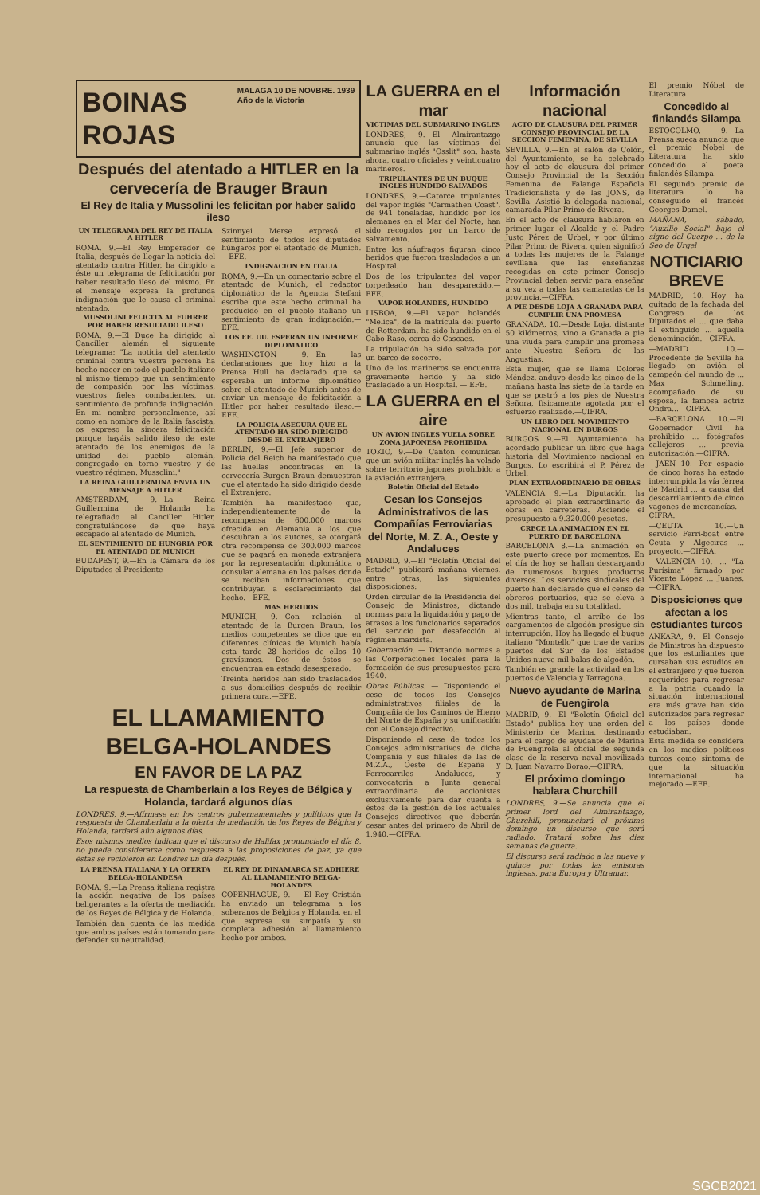BOINAS
ROJAS
MALAGA 10 DE NOVBRE. 1939
Año de la Victoria
Después del atentado a HITLER en la cervecería de Brauger Braun
El Rey de Italia y Mussolini les felicitan por haber salido ileso
UN TELEGRAMA DEL REY DE ITALIA A HITLER
ROMA, 9.—El Rey Emperador de Italia, después de llegar la noticia del atentado contra Hitler, ha dirigido a éste un telegrama de felicitación por haber resultado ileso del mismo. En el mensaje expresa la profunda indignación que le causa el criminal atentado.
MUSSOLINI FELICITA AL FUHRER POR HABER RESULTADO ILESO
ROMA, 9.—El Duce ha dirigido al Canciller alemán el siguiente telegrama: "La noticia del atentado criminal contra vuestra persona ha hecho nacer en todo el pueblo italiano al mismo tiempo que un sentimiento de compasión por las víctimas, vuestros fieles combatientes, un sentimiento de profunda indignación. En mi nombre personalmente, así como en nombre de la Italia fascista, os expreso la sincera felicitación porque hayáis salido ileso de este atentado de los enemigos de la unidad del pueblo alemán, congregado en torno vuestro y de vuestro régimen. Mussolini."
LA REINA GUILLERMINA ENVIA UN MENSAJE A HITLER
AMSTERDAM, 9.—La Reina Guillermina de Holanda ha telegrafiado al Canciller Hitler, congratulándose de que haya escapado al atentado de Munich.
EL SENTIMIENTO DE HUNGRIA POR EL ATENTADO DE MUNICH
BUDAPEST, 9.—En la Cámara de los Diputados el Presidente
Szinnyei Merse expresó el sentimiento de todos los diputados húngaros por el atentado de Munich.—EFE.
INDIGNACION EN ITALIA
ROMA, 9.—En un comentario sobre el atentado de Munich, el redactor diplomático de la Agencia Stefani escribe que este hecho criminal ha producido en el pueblo italiano un sentimiento de gran indignación.—EFE.
LOS EE. UU. ESPERAN UN INFORME DIPLOMATICO
WASHINGTON 9.—En las declaraciones que hoy hizo a la Prensa Hull ha declarado que se esperaba un informe diplomático sobre el atentado de Munich antes de enviar un mensaje de felicitación a Hitler por haber resultado ileso.—EFE.
LA POLICIA ASEGURA QUE EL ATENTADO HA SIDO DIRIGIDO DESDE EL EXTRANJERO
BERLIN, 9.—El Jefe superior de Policía del Reich ha manifestado que las huellas encontradas en la cervecería Burgen Braun demuestran que el atentado ha sido dirigido desde el Extranjero.
También ha manifestado que, independientemente de la recompensa de 600.000 marcos ofrecida en Alemania a los que descubran a los autores, se otorgará otra recompensa de 300.000 marcos que se pagará en moneda extranjera por la representación diplomática o consular alemana en los países donde se reciban informaciones que contribuyan a esclarecimiento del hecho.—EFE.
MAS HERIDOS
MUNICH, 9.—Con relación al atentado de la Burgen Braun, los medios competentes se dice que en diferentes clínicas de Munich había esta tarde 28 heridos de ellos 10 gravísimos. Dos de éstos se encuentran en estado desesperado.
Treinta heridos han sido trasladados a sus domicilios después de recibir primera cura.—EFE.
EL LLAMAMIENTO BELGA-HOLANDES
EN FAVOR DE LA PAZ
La respuesta de Chamberlain a los Reyes de Bélgica y Holanda, tardará algunos días
LONDRES, 9.—Afírmase en los centros gubernamentales y políticos que la respuesta de Chamberlain a la oferta de mediación de los Reyes de Bélgica y Holanda, tardará aún algunos días.
Esos mismos medios indican que el discurso de Halifax pronunciado el día 8, no puede considerarse como respuesta a las proposiciones de paz, ya que éstas se recibieron en Londres un día después.
LA PRENSA ITALIANA Y LA OFERTA BELGA-HOLANDESA
ROMA, 9.—La Prensa italiana registra la acción negativa de los países beligerantes a la oferta de mediación de los Reyes de Bélgica y de Holanda.
También dan cuenta de las medida que ambos países están tomando para defender su neutralidad.
EL REY DE DINAMARCA SE ADHIERE AL LLAMAMIENTO BELGA-HOLANDES
COPENHAGUE, 9. — El Rey Cristián ha enviado un telegrama a los soberanos de Bélgica y Holanda, en el que expresa su simpatía y su completa adhesión al llamamiento hecho por ambos.
LA GUERRA en el mar
VICTIMAS DEL SUBMARINO INGLES
LONDRES, 9.—El Almirantazgo anuncia que las víctimas del submarino inglés "Osslit" son, hasta ahora, cuatro oficiales y veinticuatro marineros.
TRIPULANTES DE UN BUQUE INGLES HUNDIDO SALVADOS
LONDRES, 9.—Catorce tripulantes del vapor inglés "Carmathen Coast", de 941 toneladas, hundido por los alemanes en el Mar del Norte, han sido recogidos por un barco de salvamento.
Entre los náufragos figuran cinco heridos que fueron trasladados a un Hospital.
Dos de los tripulantes del vapor torpedeado han desaparecido.—EFE.
VAPOR HOLANDES, HUNDIDO
LISBOA, 9.—El vapor holandés "Melica", de la matrícula del puerto de Rotterdam, ha sido hundido en el Cabo Raso, cerca de Cascaes.
La tripulación ha sido salvada por un barco de socorro.
Uno de los marineros se encuentra gravemente herido y ha sido trasladado a un Hospital. — EFE.
LA GUERRA en el aire
UN AVION INGLES VUELA SOBRE ZONA JAPONESA PROHIBIDA
TOKIO, 9.—De Canton comunican que un avión militar inglés ha volado sobre territorio japonés prohibido a la aviación extranjera.
Boletín Oficial del Estado
Cesan los Consejos Administrativos de las Compañías Ferroviarias del Norte, M. Z. A., Oeste y Andaluces
MADRID, 9.—El "Boletín Oficial del Estado" publicará mañana viernes, entre otras, las siguientes disposiciones:
Orden circular de la Presidencia del Consejo de Ministros, dictando normas para la liquidación y pago de atrasos a los funcionarios separados del servicio por desafección al régimen marxista.
Gobernación. — Dictando normas a las Corporaciones locales para la formación de sus presupuestos para 1940.
Obras Públicas. — Disponiendo el cese de todos los Consejos administrativos filiales de la Compañía de los Caminos de Hierro del Norte de España y su unificación con el Consejo directivo.
Disponiendo el cese de todos los Consejos administrativos de dicha Compañía y sus filiales de las de M.Z.A., Oeste de España y Ferrocarriles Andaluces, y convocatoria a Junta general extraordinaria de accionistas exclusivamente para dar cuenta a éstos de la gestión de los actuales Consejos directivos que deberán cesar antes del primero de Abril de 1.940.—CIFRA.
Información nacional
ACTO DE CLAUSURA DEL PRIMER CONSEJO PROVINCIAL DE LA SECCION FEMENINA, DE SEVILLA
SEVILLA, 9.—En el salón de Colón, del Ayuntamiento, se ha celebrado hoy el acto de clausura del primer Consejo Provincial de la Sección Femenina de Falange Española Tradicionalista y de las JONS, de Sevilla. Asistió la delegada nacional, camarada Pilar Primo de Rivera.
En el acto de clausura hablaron en primer lugar el Alcalde y el Padre Justo Pérez de Urbel, y por último Pilar Primo de Rivera, quien significó a todas las mujeres de la Falange sevillana que las enseñanzas recogidas en este primer Consejo Provincial deben servir para enseñar a su vez a todas las camaradas de la provincia.—CIFRA.
A PIE DESDE LOJA A GRANADA PARA CUMPLIR UNA PROMESA
GRANADA, 10.—Desde Loja, distante 50 kilómetros, vino a Granada a pie una viuda para cumplir una promesa ante Nuestra Señora de las Angustias.
Esta mujer, que se llama Dolores Méndez, anduvo desde las cinco de la mañana hasta las siete de la tarde en que se postró a los pies de Nuestra Señora, físicamente agotada por el esfuerzo realizado.—CIFRA.
UN LIBRO DEL MOVIMIENTO NACIONAL EN BURGOS
BURGOS 9.—El Ayuntamiento ha acordado publicar un libro que haga historia del Movimiento nacional en Burgos. Lo escribirá el P. Pérez de Urbel.
PLAN EXTRAORDINARIO DE OBRAS
VALENCIA 9.—La Diputación ha aprobado el plan extraordinario de obras en carreteras. Asciende el presupuesto a 9.320.000 pesetas.
CRECE LA ANIMACION EN EL PUERTO DE BARCELONA
BARCELONA 8.—La animación en este puerto crece por momentos. En el día de hoy se hallan descargando de numerosos buques productos diversos. Los servicios sindicales del puerto han declarado que el censo de obreros portuarios, que se eleva a dos mil, trabaja en su totalidad.
Mientras tanto, el arribo de los cargamentos de algodón prosigue sin interrupción. Hoy ha llegado el buque italiano "Montello" que trae de varios puertos del Sur de los Estados Unidos nueve mil balas de algodón.
También es grande la actividad en los puertos de Valencia y Tarragona.
Nuevo ayudante de Marina de Fuengirola
MADRID, 9.—El "Boletín Oficial del Estado" publica hoy una orden del Ministerio de Marina, destinando para el cargo de ayudante de Marina de Fuengirola al oficial de segunda clase de la reserva naval movilizada D. Juan Navarro Borao.—CIFRA.
El próximo domingo hablara Churchill
LONDRES, 9.—Se anuncia que el primer lord del Almirantazgo, Churchill, pronunciará el próximo domingo un discurso que será radiado. Tratará sobre las diez semanas de guerra.
El discurso será radiado a las nueve y quince por todas las emisoras inglesas, para Europa y Ultramar.
El premio Nóbel de Literatura
Concedido al finlandés Silampa
ESTOCOLMO, 9.—La Prensa sueca anuncia que el premio Nobel de Literatura ha sido concedido al poeta finlandés Silampa.
El segundo premio de literatura lo ha conseguido el francés Georges Damel.
MAÑANA, sábado, "Auxilio Social" bajo el signo del Cuerpo ... de la Seo de Urgel
NOTICIARIO BREVE
MADRID, 10.—Hoy ha quitado de la fachada del Congreso de los Diputados el ... que daba al extinguido ... aquella denominación.—CIFRA.
—MADRID 10.—Procedente de Sevilla ha llegado en avión el campeón del mundo de ... Max Schmelling, acompañado de su esposa, la famosa actriz Ondra...—CIFRA.
—BARCELONA 10.—El Gobernador Civil ha prohibido ... fotógrafos callejeros ... previa autorización.—CIFRA.
—JAEN 10.—Por espacio de cinco horas ha estado interrumpida la vía férrea de Madrid ... a causa del descarrilamiento de cinco vagones de mercancías.—CIFRA.
—CEUTA 10.—Un servicio Ferri-boat entre Ceuta y Algeciras ... proyecto.—CIFRA.
—VALENCIA 10.—... "La Purísima" firmado por Vicente López ... Juanes.—CIFRA.
Disposiciones que afectan a los estudiantes turcos
ANKARA, 9.—El Consejo de Ministros ha dispuesto que los estudiantes que cursaban sus estudios en el extranjero y que fueron requeridos para regresar a la patria cuando la situación internacional era más grave han sido autorizados para regresar a los países donde estudiaban.
Esta medida se considera en los medios políticos turcos como síntoma de que la situación internacional ha mejorado.—EFE.
SGCB2021